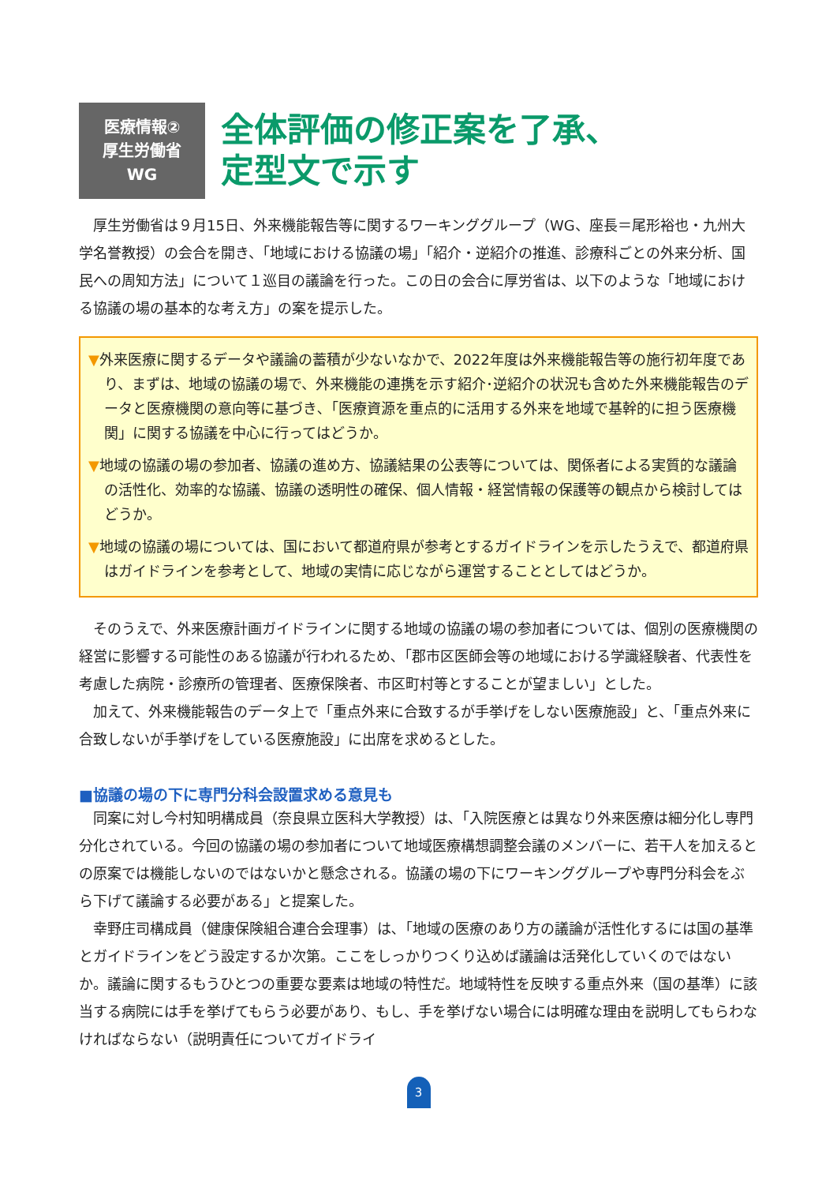医療情報②
厚生労働省
WG
全体評価の修正案を了承、
定型文で示す
厚生労働省は９月15日、外来機能報告等に関するワーキンググループ（WG、座長＝尾形裕也・九州大学名誉教授）の会合を開き、「地域における協議の場」「紹介・逆紹介の推進、診療科ごとの外来分析、国民への周知方法」について１巡目の議論を行った。この日の会合に厚労省は、以下のような「地域における協議の場の基本的な考え方」の案を提示した。
▼外来医療に関するデータや議論の蓄積が少ないなかで、2022年度は外来機能報告等の施行初年度であり、まずは、地域の協議の場で、外来機能の連携を示す紹介･逆紹介の状況も含めた外来機能報告のデータと医療機関の意向等に基づき､「医療資源を重点的に活用する外来を地域で基幹的に担う医療機関」に関する協議を中心に行ってはどうか。
▼地域の協議の場の参加者、協議の進め方、協議結果の公表等については、関係者による実質的な議論の活性化、効率的な協議、協議の透明性の確保、個人情報・経営情報の保護等の観点から検討してはどうか。
▼地域の協議の場については、国において都道府県が参考とするガイドラインを示したうえで、都道府県はガイドラインを参考として、地域の実情に応じながら運営することとしてはどうか。
そのうえで、外来医療計画ガイドラインに関する地域の協議の場の参加者については、個別の医療機関の経営に影響する可能性のある協議が行われるため､「郡市区医師会等の地域における学識経験者、代表性を考慮した病院・診療所の管理者、医療保険者、市区町村等とすることが望ましい」とした。
加えて、外来機能報告のデータ上で「重点外来に合致するが手挙げをしない医療施設」と、「重点外来に合致しないが手挙げをしている医療施設」に出席を求めるとした。
■協議の場の下に専門分科会設置求める意見も
同案に対し今村知明構成員（奈良県立医科大学教授）は､「入院医療とは異なり外来医療は細分化し専門分化されている。今回の協議の場の参加者について地域医療構想調整会議のメンバーに、若干人を加えるとの原案では機能しないのではないかと懸念される。協議の場の下にワーキンググループや専門分科会をぶら下げて議論する必要がある」と提案した。
幸野庄司構成員（健康保険組合連合会理事）は､「地域の医療のあり方の議論が活性化するには国の基準とガイドラインをどう設定するか次第。ここをしっかりつくり込めば議論は活発化していくのではないか。議論に関するもうひとつの重要な要素は地域の特性だ。地域特性を反映する重点外来（国の基準）に該当する病院には手を挙げてもらう必要があり、もし、手を挙げない場合には明確な理由を説明してもらわなければならない（説明責任についてガイドライ
3